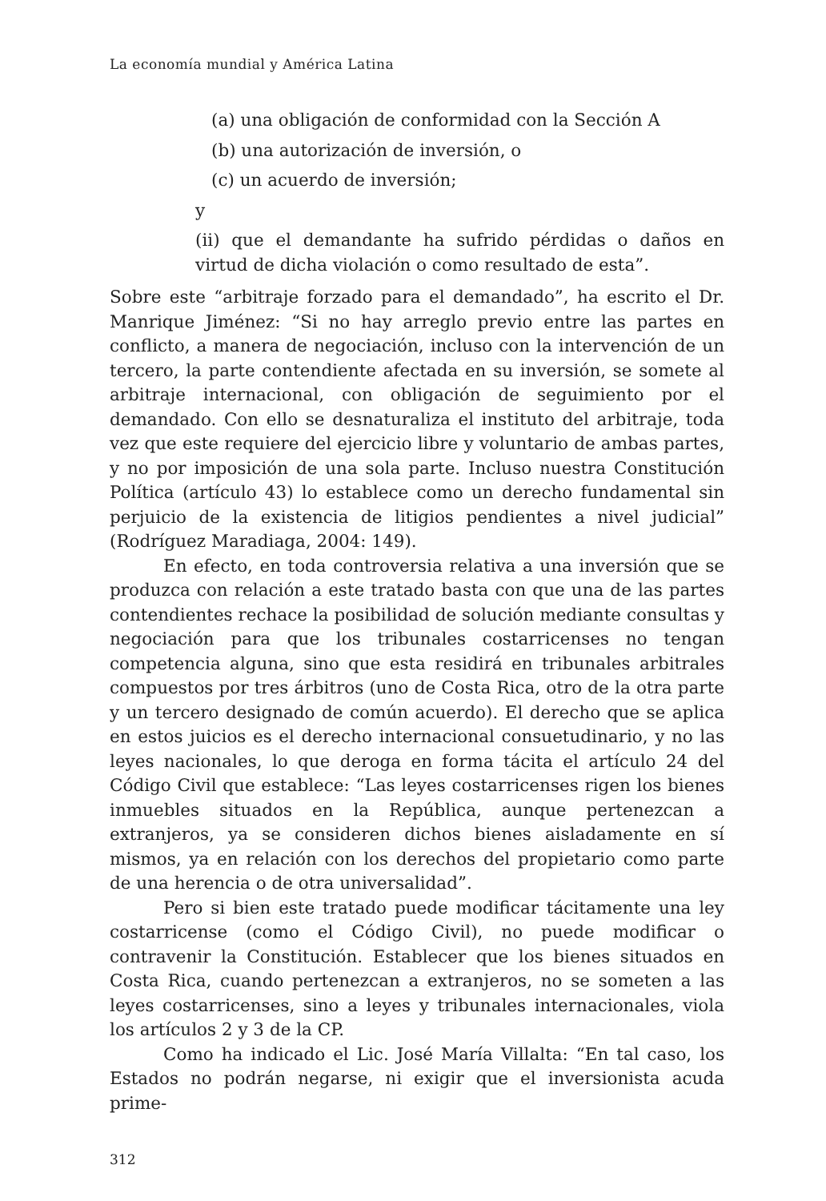La economía mundial y América Latina
(a) una obligación de conformidad con la Sección A
(b) una autorización de inversión, o
(c) un acuerdo de inversión;
y
(ii) que el demandante ha sufrido pérdidas o daños en virtud de dicha violación o como resultado de esta”.
Sobre este “arbitraje forzado para el demandado”, ha escrito el Dr. Manrique Jiménez: “Si no hay arreglo previo entre las partes en conflicto, a manera de negociación, incluso con la intervención de un tercero, la parte contendiente afectada en su inversión, se somete al arbitraje internacional, con obligación de seguimiento por el demandado. Con ello se desnaturaliza el instituto del arbitraje, toda vez que este requiere del ejercicio libre y voluntario de ambas partes, y no por imposición de una sola parte. Incluso nuestra Constitución Política (artículo 43) lo establece como un derecho fundamental sin perjuicio de la existencia de litigios pendientes a nivel judicial” (Rodríguez Maradiaga, 2004: 149).
En efecto, en toda controversia relativa a una inversión que se produzca con relación a este tratado basta con que una de las partes contendientes rechace la posibilidad de solución mediante consultas y negociación para que los tribunales costarricenses no tengan competencia alguna, sino que esta residirá en tribunales arbitrales compuestos por tres árbitros (uno de Costa Rica, otro de la otra parte y un tercero designado de común acuerdo). El derecho que se aplica en estos juicios es el derecho internacional consuetudinario, y no las leyes nacionales, lo que deroga en forma tácita el artículo 24 del Código Civil que establece: “Las leyes costarricenses rigen los bienes inmuebles situados en la República, aunque pertenezcan a extranjeros, ya se consideren dichos bienes aisladamente en sí mismos, ya en relación con los derechos del propietario como parte de una herencia o de otra universalidad”.
Pero si bien este tratado puede modificar tácitamente una ley costarricense (como el Código Civil), no puede modificar o contravenir la Constitución. Establecer que los bienes situados en Costa Rica, cuando pertenezcan a extranjeros, no se someten a las leyes costarricenses, sino a leyes y tribunales internacionales, viola los artículos 2 y 3 de la CP.
Como ha indicado el Lic. José María Villalta: “En tal caso, los Estados no podrán negarse, ni exigir que el inversionista acuda prime-
312